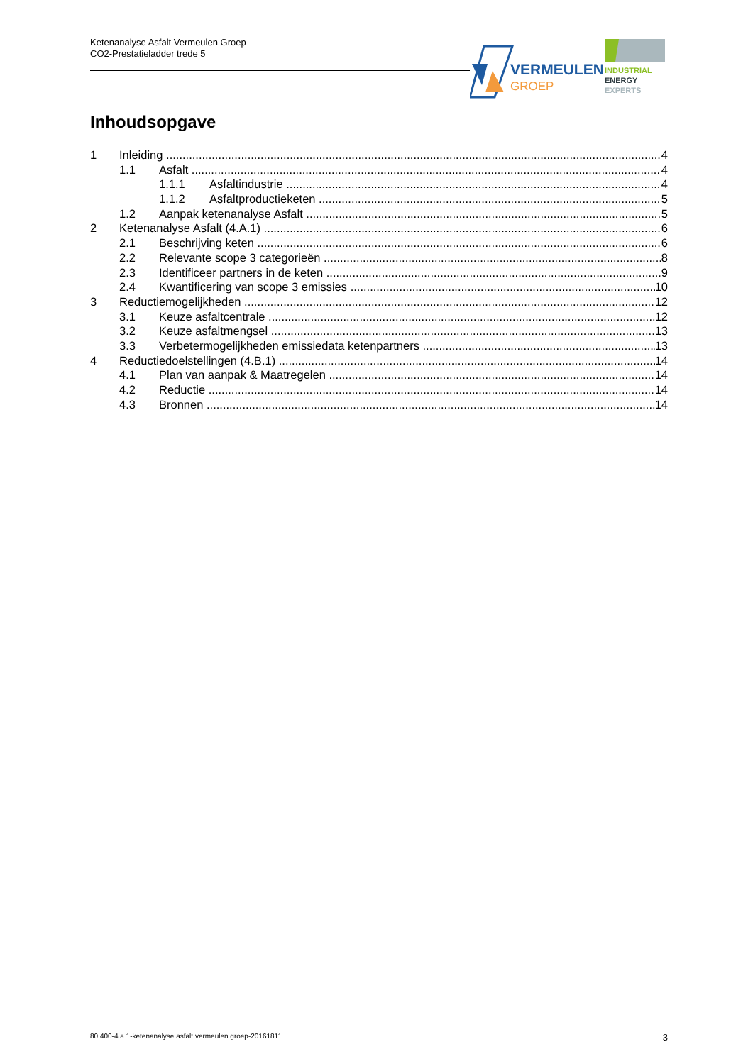Ketenanalyse Asfalt Vermeulen Groep
CO2-Prestatieladder trede 5
VERMEULEN
GROEP
INDUSTRIAL
ENERGY
EXPERTS
Inhoudsopgave
1 Inleiding 4
1.1 Asfalt 4
1.1.1 Asfaltindustrie 4
1.1.2 Asfaltproductieketen 5
1.2 Aanpak ketenanalyse Asfalt 5
2 Ketenanalyse Asfalt (4.A.1) 6
2.1 Beschrijving keten 6
2.2 Relevante scope 3 categorieën 8
2.3 Identificeer partners in de keten 9
2.4 Kwantificering van scope 3 emissies 10
3 Reductiemogelijkheden 12
3.1 Keuze asfaltcentrale 12
3.2 Keuze asfaltmengsel 13
3.3 Verbetermogelijkheden emissiedata ketenpartners 13
4 Reductiedoelstellingen (4.B.1) 14
4.1 Plan van aanpak & Maatregelen 14
4.2 Reductie 14
4.3 Bronnen 14
80.400-4.a.1-ketenanalyse asfalt vermeulen groep-20161811 3